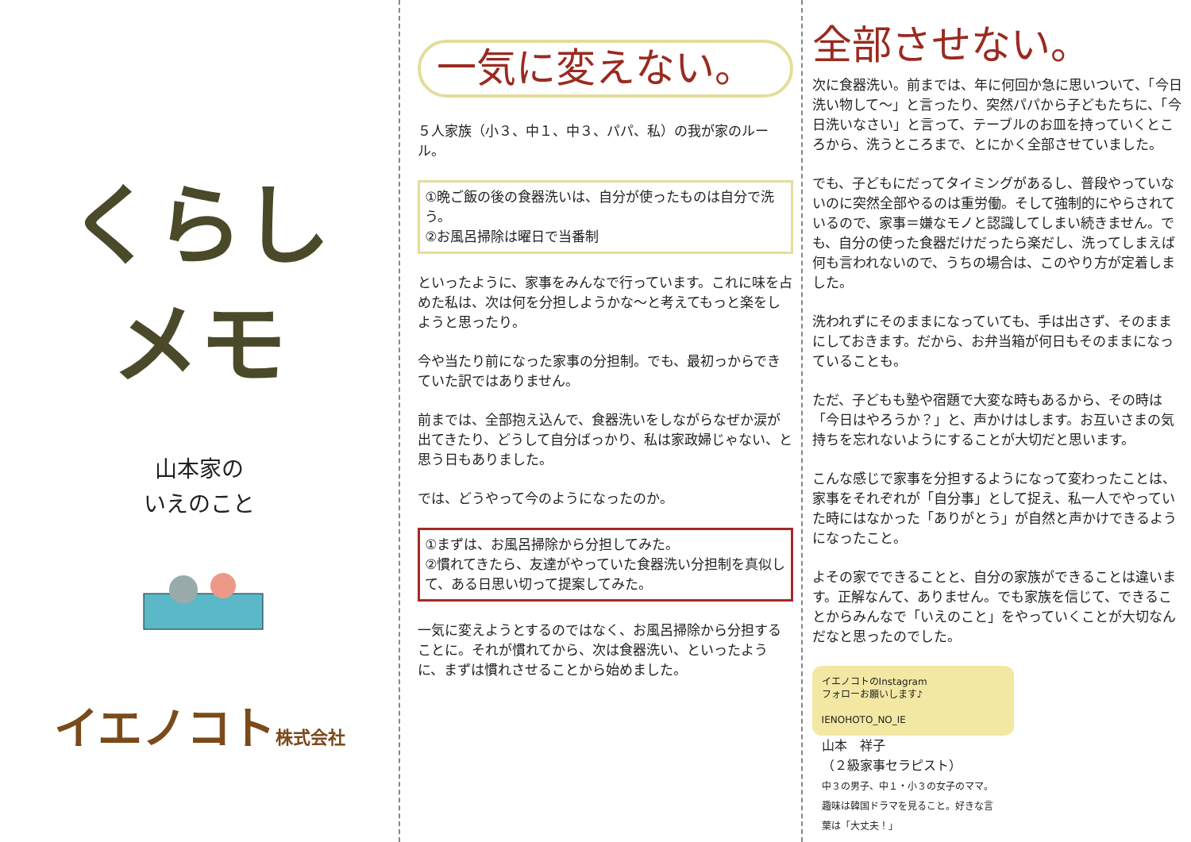くらし
メモ
山本家の
いえのこと
イエノコト株式会社
一気に変えない。
５人家族（小３、中１、中３、パパ、私）の我が家のルール。
①晩ご飯の後の食器洗いは、自分が使ったものは自分で洗う。
②お風呂掃除は曜日で当番制
といったように、家事をみんなで行っています。これに味を占めた私は、次は何を分担しようかな～と考えてもっと楽をしようと思ったり。
今や当たり前になった家事の分担制。でも、最初っからできていた訳ではありません。
前までは、全部抱え込んで、食器洗いをしながらなぜか涙が出てきたり、どうして自分ばっかり、私は家政婦じゃない、と思う日もありました。
では、どうやって今のようになったのか。
①まずは、お風呂掃除から分担してみた。
②慣れてきたら、友達がやっていた食器洗い分担制を真似して、ある日思い切って提案してみた。
一気に変えようとするのではなく、お風呂掃除から分担することに。それが慣れてから、次は食器洗い、といったように、まずは慣れさせることから始めました。
全部させない。
次に食器洗い。前までは、年に何回か急に思いついて、「今日洗い物して～」と言ったり、突然パパから子どもたちに、「今日洗いなさい」と言って、テーブルのお皿を持っていくところから、洗うところまで、とにかく全部させていました。
でも、子どもにだってタイミングがあるし、普段やっていないのに突然全部やるのは重労働。そして強制的にやらされているので、家事＝嫌なモノと認識してしまい続きません。でも、自分の使った食器だけだったら楽だし、洗ってしまえば何も言われないので、うちの場合は、このやり方が定着しました。
洗われずにそのままになっていても、手は出さず、そのままにしておきます。だから、お弁当箱が何日もそのままになっていることも。
ただ、子どもも塾や宿題で大変な時もあるから、その時は「今日はやろうか？」と、声かけはします。お互いさまの気持ちを忘れないようにすることが大切だと思います。
こんな感じで家事を分担するようになって変わったことは、家事をそれぞれが「自分事」として捉え、私一人でやっていた時にはなかった「ありがとう」が自然と声かけできるようになったこと。
よその家でできることと、自分の家族ができることは違います。正解なんて、ありません。でも家族を信じて、できることからみんなで「いえのこと」をやっていくことが大切なんだなと思ったのでした。
イエノコトのInstagram
フォローお願いします♪
IENOHOTO_NO_IE
山本　祥子
（２級家事セラピスト）
中３の男子、中１・小３の女子のママ。趣味は韓国ドラマを見ること。好きな言葉は「大丈夫！」